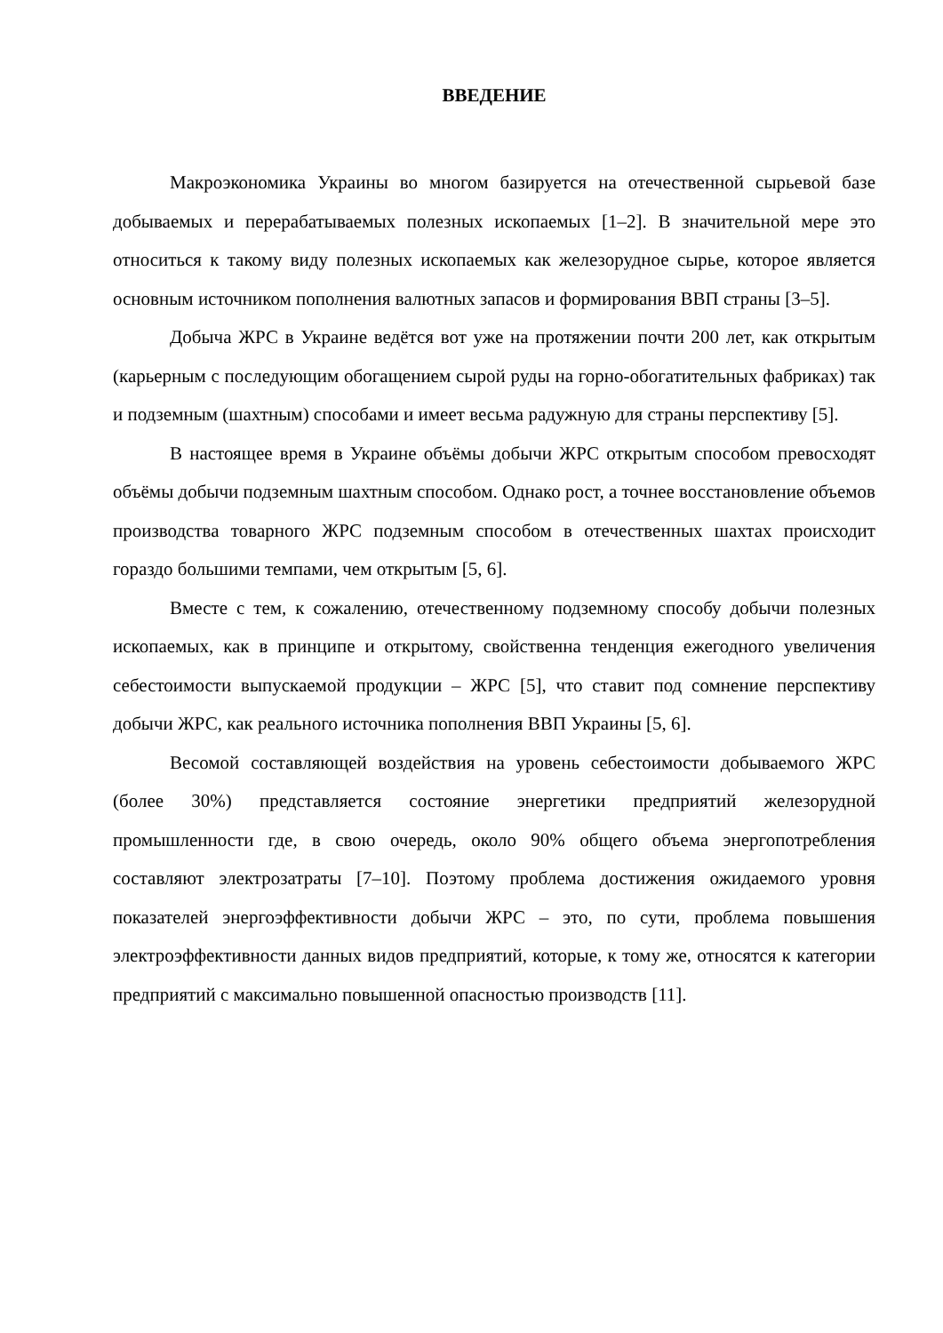ВВЕДЕНИЕ
Макроэкономика Украины во многом базируется на отечественной сырьевой базе добываемых и перерабатываемых полезных ископаемых [1–2]. В значительной мере это относиться к такому виду полезных ископаемых как железорудное сырье, которое является основным источником пополнения валютных запасов и формирования ВВП страны [3–5].
Добыча ЖРС в Украине ведётся вот уже на протяжении почти 200 лет, как открытым (карьерным с последующим обогащением сырой руды на горно-обогатительных фабриках) так и подземным (шахтным) способами и имеет весьма радужную для страны перспективу [5].
В настоящее время в Украине объёмы добычи ЖРС открытым способом превосходят объёмы добычи подземным шахтным способом. Однако рост, а точнее восстановление объемов производства товарного ЖРС подземным способом в отечественных шахтах происходит гораздо большими темпами, чем открытым [5, 6].
Вместе с тем, к сожалению, отечественному подземному способу добычи полезных ископаемых, как в принципе и открытому, свойственна тенденция ежегодного увеличения себестоимости выпускаемой продукции – ЖРС [5], что ставит под сомнение перспективу добычи ЖРС, как реального источника пополнения ВВП Украины [5, 6].
Весомой составляющей воздействия на уровень себестоимости добываемого ЖРС (более 30%) представляется состояние энергетики предприятий железорудной промышленности где, в свою очередь, около 90% общего объема энергопотребления составляют электрозатраты [7–10]. Поэтому проблема достижения ожидаемого уровня показателей энергоэффективности добычи ЖРС – это, по сути, проблема повышения электроэффективности данных видов предприятий, которые, к тому же, относятся к категории предприятий с максимально повышенной опасностью производств [11].